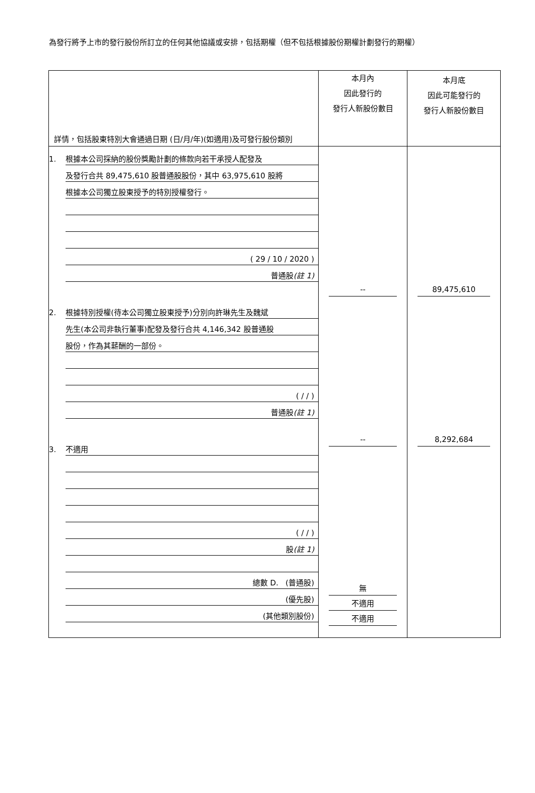為發行將予上市的發行股份所訂立的任何其他協議或安排，包括期權（但不包括根據股份期權計劃發行的期權）
| 詳情，包括股東特別大會通過日期 (日/月/年)(如適用)及可發行股份類別 | 本月內 因此發行的 發行人新股份數目 | 本月底 因此可能發行的 發行人新股份數目 |
| --- | --- | --- |
| 1. 根據本公司採納的股份獎勵計劃的條款向若干承授人配發及 及發行合共 89,475,610 股普通股股份，其中 63,975,610 股將 根據本公司獨立股東授予的特別授權發行。 ( 29 / 10 / 2020 ) 普通股 (註 1) 2. 根據特別授權(待本公司獨立股東授予)分別向許琳先生及魏斌 先生(本公司非執行董事)配發及發行合共 4,146,342 股普通股 股份，作為其薪酬的一部份。 ( / / ) 普通股 (註 1) 3. 不適用 ( / / ) 股 (註 1) 總數 D. (普通股) (優先股) (其他類別股份) | -- -- 無 不適用 不適用 | 89,475,610 8,292,684 |